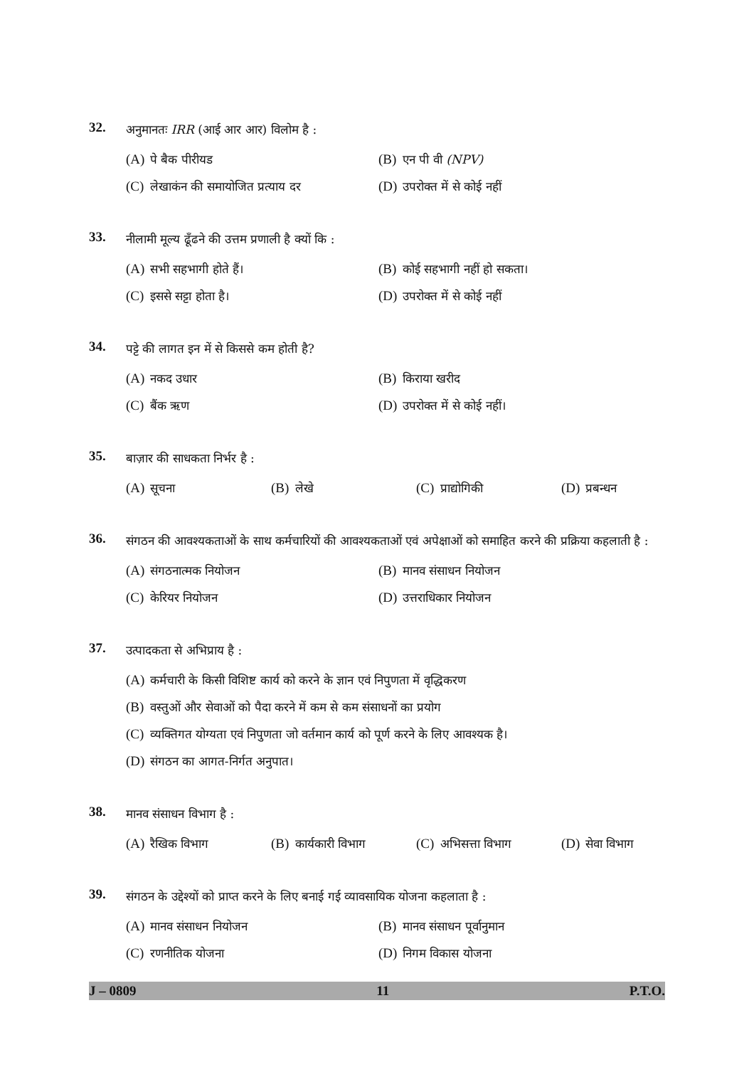32.
अनुमानतः IRR (आई आर आर) विलोम है :
(A) पे बैक पीरीयड (B) एन पी वी (NPV)
(C) लेखाकंन की समायोजित प्रत्याय दर (D) उपरोक्त में से कोई नहीं
33.
नीलामी मूल्य ढूँढने की उत्तम प्रणाली है क्यों कि :
(A) सभी सहभागी होते हैं। (B) कोई सहभागी नहीं हो सकता।
(C) इससे सट्टा होता है। (D) उपरोक्त में से कोई नहीं
34.
पट्टे की लागत इन में से किससे कम होती है?
(A) नकद उधार (B) किराया खरीद
(C) बैंक ऋण (D) उपरोक्त में से कोई नहीं।
35.
बाज़ार की साधकता निर्भर है :
(A) सूचना (B) लेखे (C) प्राद्योगिकी (D) प्रबन्धन
36.
संगठन की आवश्यकताओं के साथ कर्मचारियों की आवश्यकताओं एवं अपेक्षाओं को समाहित करने की प्रक्रिया कहलाती है :
(A) संगठनात्मक नियोजन (B) मानव संसाधन नियोजन
(C) केरियर नियोजन (D) उत्तराधिकार नियोजन
37.
उत्पादकता से अभिप्राय है :
(A) कर्मचारी के किसी विशिष्ट कार्य को करने के ज्ञान एवं निपुणता में वृद्धिकरण
(B) वस्तुओं और सेवाओं को पैदा करने में कम से कम संसाधनों का प्रयोग
(C) व्यक्तिगत योग्यता एवं निपुणता जो वर्तमान कार्य को पूर्ण करने के लिए आवश्यक है।
(D) संगठन का आगत-निर्गत अनुपात।
38.
मानव संसाधन विभाग है :
(A) रैखिक विभाग (B) कार्यकारी विभाग (C) अभिसत्ता विभाग (D) सेवा विभाग
39.
संगठन के उद्देश्यों को प्राप्त करने के लिए बनाई गई व्यावसायिक योजना कहलाता है :
(A) मानव संसाधन नियोजन (B) मानव संसाधन पूर्वानुमान
(C) रणनीतिक योजना (D) निगम विकास योजना
J – 0809 11 P.T.O.